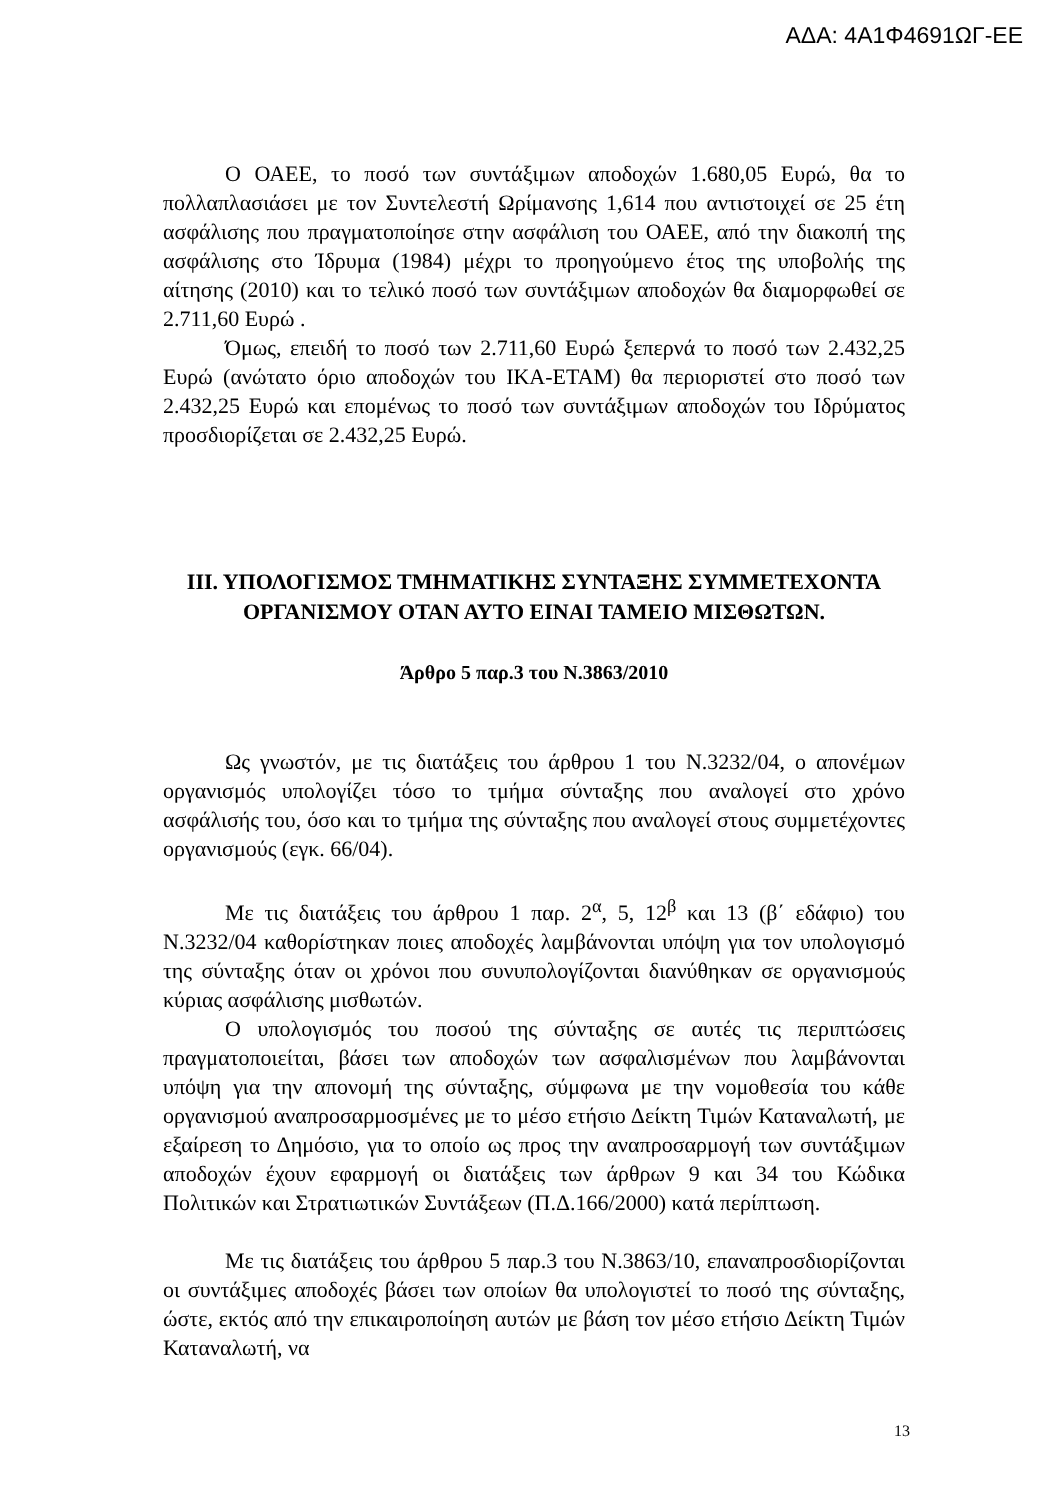ΑΔΑ: 4Α1Φ4691ΩΓ-ΕΕ
Ο ΟΑΕΕ, το ποσό των συντάξιμων αποδοχών 1.680,05 Ευρώ, θα το πολλαπλασιάσει με τον Συντελεστή Ωρίμανσης 1,614 που αντιστοιχεί σε 25 έτη ασφάλισης που πραγματοποίησε στην ασφάλιση του ΟΑΕΕ, από την διακοπή της ασφάλισης στο Ίδρυμα (1984) μέχρι το προηγούμενο έτος της υποβολής της αίτησης (2010) και το τελικό ποσό των συντάξιμων αποδοχών θα διαμορφωθεί σε 2.711,60 Ευρώ .
Όμως, επειδή το ποσό των 2.711,60 Ευρώ ξεπερνά το ποσό των 2.432,25 Ευρώ (ανώτατο όριο αποδοχών του ΙΚΑ-ΕΤΑΜ) θα περιοριστεί στο ποσό των 2.432,25 Ευρώ και επομένως το ποσό των συντάξιμων αποδοχών του Ιδρύματος προσδιορίζεται σε 2.432,25 Ευρώ.
ΙΙΙ. ΥΠΟΛΟΓΙΣΜΟΣ ΤΜΗΜΑΤΙΚΗΣ ΣΥΝΤΑΞΗΣ ΣΥΜΜΕΤΕΧΟΝΤΑ ΟΡΓΑΝΙΣΜΟΥ ΟΤΑΝ ΑΥΤΟ ΕΙΝΑΙ ΤΑΜΕΙΟ ΜΙΣΘΩΤΩΝ.
Άρθρο 5 παρ.3 του Ν.3863/2010
Ως γνωστόν, με τις διατάξεις του άρθρου 1 του Ν.3232/04, ο απονέμων οργανισμός υπολογίζει τόσο το τμήμα σύνταξης που αναλογεί στο χρόνο ασφάλισής του, όσο και το τμήμα της σύνταξης που αναλογεί στους συμμετέχοντες οργανισμούς (εγκ. 66/04).
Με τις διατάξεις του άρθρου 1 παρ. 2<sup>α</sup>, 5, 12<sup>β</sup> και 13 (β΄ εδάφιο) του Ν.3232/04 καθορίστηκαν ποιες αποδοχές λαμβάνονται υπόψη για τον υπολογισμό της σύνταξης όταν οι χρόνοι που συνυπολογίζονται διανύθηκαν σε οργανισμούς κύριας ασφάλισης μισθωτών.
Ο υπολογισμός του ποσού της σύνταξης σε αυτές τις περιπτώσεις πραγματοποιείται, βάσει των αποδοχών των ασφαλισμένων που λαμβάνονται υπόψη για την απονομή της σύνταξης, σύμφωνα με την νομοθεσία του κάθε οργανισμού αναπροσαρμοσμένες με το μέσο ετήσιο Δείκτη Τιμών Καταναλωτή, με εξαίρεση το Δημόσιο, για το οποίο ως προς την αναπροσαρμογή των συντάξιμων αποδοχών έχουν εφαρμογή οι διατάξεις των άρθρων 9 και 34 του Κώδικα Πολιτικών και Στρατιωτικών Συντάξεων (Π.Δ.166/2000) κατά περίπτωση.
Με τις διατάξεις του άρθρου 5 παρ.3 του Ν.3863/10, επαναπροσδιορίζονται οι συντάξιμες αποδοχές βάσει των οποίων θα υπολογιστεί το ποσό της σύνταξης, ώστε, εκτός από την επικαιροποίηση αυτών με βάση τον μέσο ετήσιο Δείκτη Τιμών Καταναλωτή, να
13